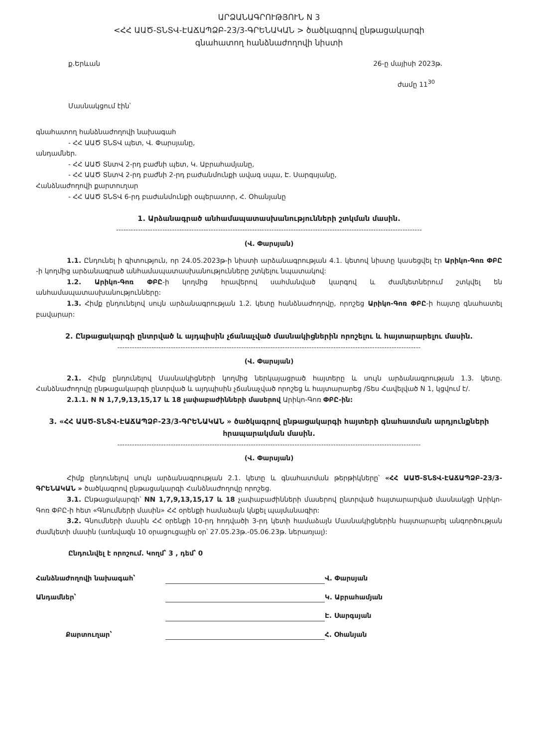ԱՐՁԱՆԱԳՐՈՒԹՅՈՒՆ N 3
<ՀՀ ԱԱԾ-ՏՆՏՎ-ԷԱՃԱՊՁԲ-23/3-ԳՐԵՆԱԿԱՆ > ծածկագրով ընթացակարգի
գնահատող հանձնաժողովի նիստի
ք.Երևան 26-ը մայիսի 2023թ.
ժամը 11<sup>30</sup>
Մասնակցում էին՝
գնահատող հանձնաժողովի նախագահ
- ՀՀ ԱԱԾ ՏՆՏՎ պետ, Վ. Փարսյանը,
անդամներ.
- ՀՀ ԱԱԾ ՏնտՎ 2-րդ բաժնի պետ, Կ. Աբրահամյանը,
- ՀՀ ԱԱԾ ՏնտՎ 2-րդ բաժնի 2-րդ բաժանմունքի ավագ սպա, Է. Սարգսյանը,
Հանձնաժողովի քարտուղար
- ՀՀ ԱԱԾ ՏՆՏՎ 6-րդ բաժանմունքի օպերատոր, Հ. Օհանյանը
1. Արձանագրած անհամապատասխանությունների շտկման մասին.
------------------------------------------------------------------------------------------------------------------------------
(Վ. Փարսյան)
1.1. Ընդունել ի գիտություն, որ 24.05.2023թ-ի նիստի արձանագրության 4.1. կետով նիստը կասեցվել էր Արիկո-Գոռ ՓԲԸ -ի կողմից արձանագրած անհամապատասխանությունները շտկելու նպատակով:
1.2. Արիկո-Գոռ ՓԲԸ-ի կողմից հրավերով սահմանված կարգով և ժամկետներում շտկվել են անհամապատասխանությունները:
1.3. Հիմք ընդունելով սույն արձանագրության 1.2. կետը հանձնաժողովը, որոշեց Արիկո-Գոռ ՓԲԸ-ի հայտը գնահատել բավարար:
2. Ընթացակարգի ընտրված և այդպիսին չճանաչված մասնակիցներին որոշելու և հայտարարելու մասին.
-----------------------------------------------------------------------------------------------------------------------------
(Վ. Փարսյան)
2.1. Հիմք ընդունելով Մասնակիցների կողմից ներկայացրած հայտերը և սույն արձանագրության 1.3. կետը. Հանձնաժողովը ընթացակարգի ընտրված և այդպիսին չճանաչված որոշեց և հայտարարեց /Տես Հավելված N 1, կցվում է/.
2.1.1. N N 1,7,9,13,15,17 և 18 չափաբաժինների մասերով Արիկո-Գոռ ՓԲԸ-ին:
3. «ՀՀ ԱԱԾ-ՏՆՏՎ-ԷԱՃԱՊՁԲ-23/3-ԳՐԵՆԱԿԱՆ » ծածկագրով ընթացակարգի հայտերի գնահատման արդյունքների հրապարակման մասին.
-----------------------------------------------------------------------------------------------------------------------------
(Վ. Փարսյան)
Հիմք ընդունելով սույն արձանագրության 2.1. կետը և գնահատման թերթիկները՝ «ՀՀ ԱԱԾ-ՏՆՏՎ-ԷԱՃԱՊՁԲ-23/3-ԳՐԵՆԱԿԱՆ » ծածկագրով ընթացակարգի Հանձնաժողովը որոշեց.
3.1. Ընթացակարգի՝ NN 1,7,9,13,15,17 և 18 չափաբաժինների մասերով ընտրված հայտարարված մասնակցի Արիկո-Գոռ ՓԲԸ-ի հետ «Գնումների մասին» ՀՀ օրենքի համաձայն կնքել պայմանագիր:
3.2. Գնումների մասին ՀՀ օրենքի 10-րդ հոդվածի 3-րդ կետի համաձայն Մասնակիցներին հայտարարել անգործության ժամկետի մասին (առնվազն 10 օրացուցային օր՝ 27.05.23թ.-05.06.23թ. ներառյալ):
Ընդունվել է որոշում. Կողմ՝ 3 , դեմ՝ 0
Հանձնաժողովի նախագահ՝ Վ. Փարսյան Անդամներ՝ Կ. Աբրահամյան Է. Սարգսյան Քարտուղար՝ Հ. Օհանյան